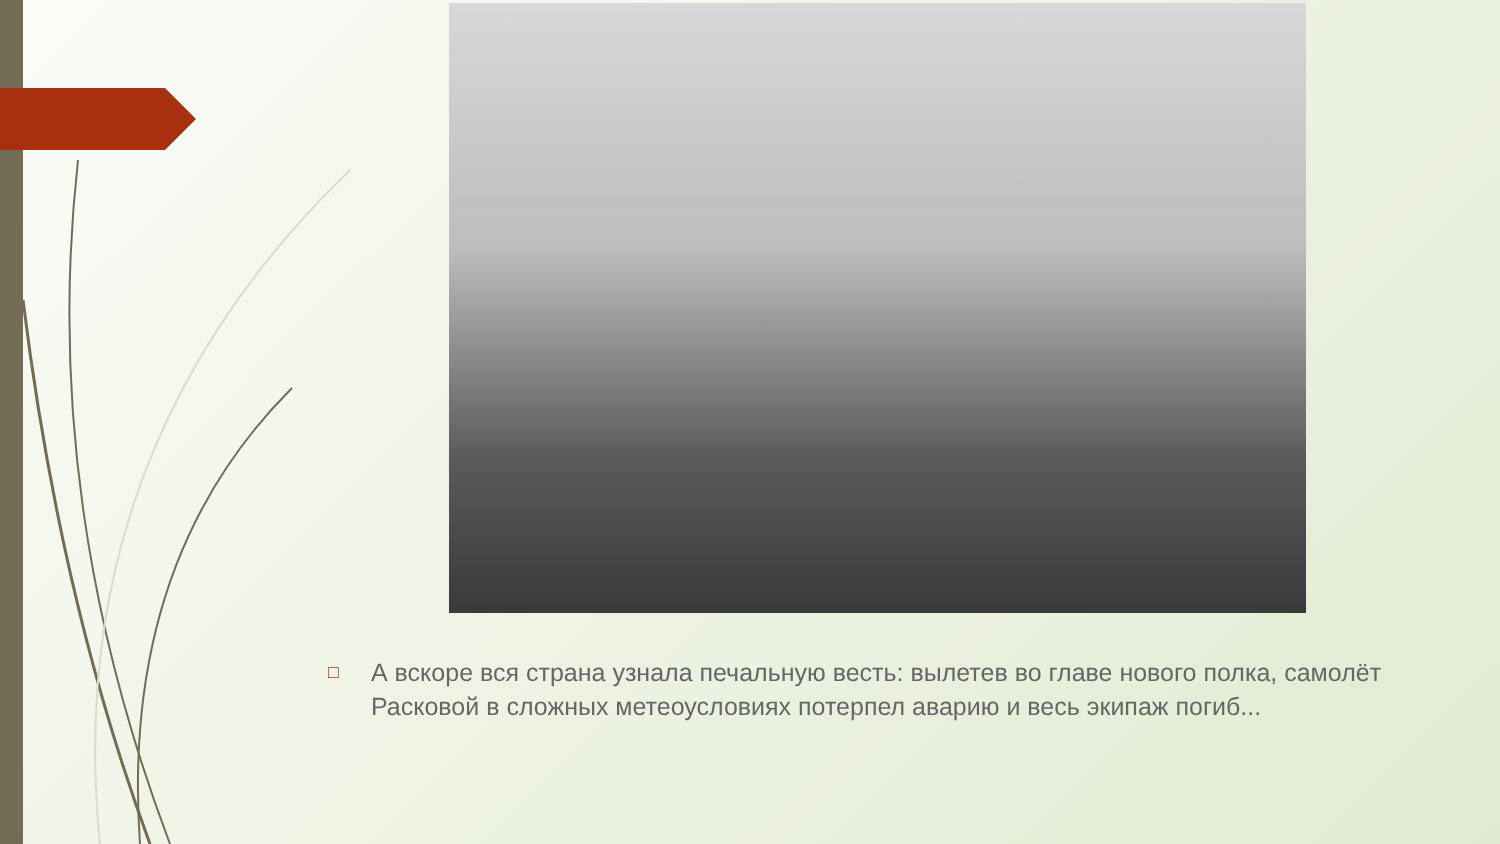□
А вскоре вся страна узнала печальную весть: вылетев во главе нового полка, самолёт Расковой в сложных метеоусловиях потерпел аварию и весь экипаж погиб...